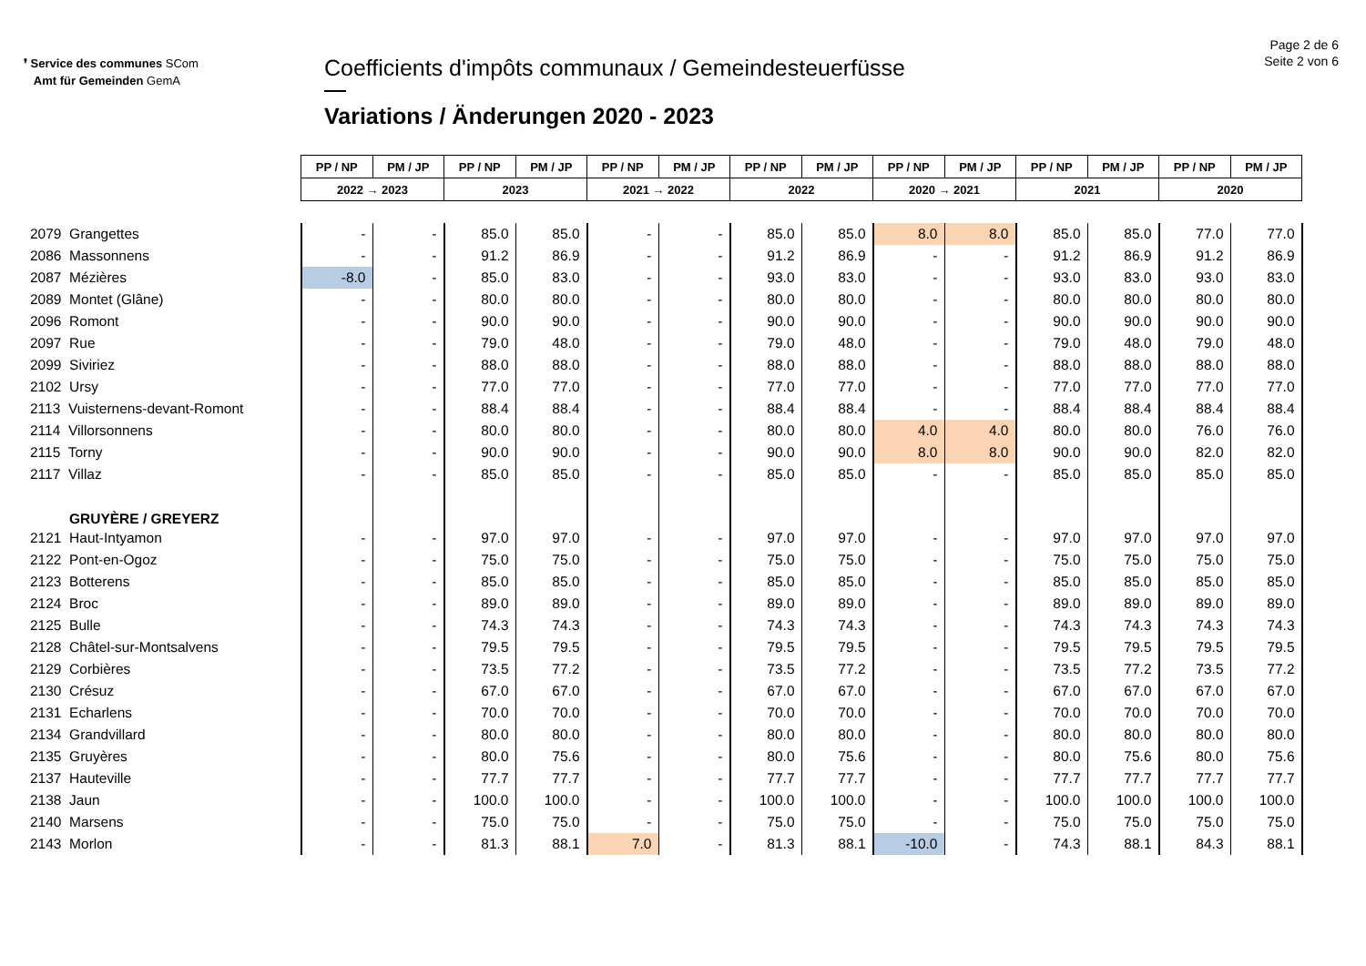❜ Service des communes SCom
Amt für Gemeinden GemA
Coefficients d'impôts communaux / Gemeindesteuerfüsse
Variations / Änderungen 2020 - 2023
Page 2 de 6
Seite 2 von 6
| | PP / NP | PM / JP | PP / NP | PM / JP | PP / NP | PM / JP | PP / NP | PM / JP | PP / NP | PM / JP | PP / NP | PM / JP | PP / NP | PM / JP |
| | 2022 → 2023 | | 2023 | | 2021 → 2022 | | 2022 | | 2020 → 2021 | | 2021 | | 2020 | |
| 2079 Grangettes | - | - | 85.0 | 85.0 | - | - | 85.0 | 85.0 | 8.0 | 8.0 | 85.0 | 85.0 | 77.0 | 77.0 |
| 2086 Massonnens | - | - | 91.2 | 86.9 | - | - | 91.2 | 86.9 | - | - | 91.2 | 86.9 | 91.2 | 86.9 |
| 2087 Mézières | -8.0 | - | 85.0 | 83.0 | - | - | 93.0 | 83.0 | - | - | 93.0 | 83.0 | 93.0 | 83.0 |
| 2089 Montet (Glâne) | - | - | 80.0 | 80.0 | - | - | 80.0 | 80.0 | - | - | 80.0 | 80.0 | 80.0 | 80.0 |
| 2096 Romont | - | - | 90.0 | 90.0 | - | - | 90.0 | 90.0 | - | - | 90.0 | 90.0 | 90.0 | 90.0 |
| 2097 Rue | - | - | 79.0 | 48.0 | - | - | 79.0 | 48.0 | - | - | 79.0 | 48.0 | 79.0 | 48.0 |
| 2099 Siviriez | - | - | 88.0 | 88.0 | - | - | 88.0 | 88.0 | - | - | 88.0 | 88.0 | 88.0 | 88.0 |
| 2102 Ursy | - | - | 77.0 | 77.0 | - | - | 77.0 | 77.0 | - | - | 77.0 | 77.0 | 77.0 | 77.0 |
| 2113 Vuisternens-devant-Romont | - | - | 88.4 | 88.4 | - | - | 88.4 | 88.4 | - | - | 88.4 | 88.4 | 88.4 | 88.4 |
| 2114 Villorsonnens | - | - | 80.0 | 80.0 | - | - | 80.0 | 80.0 | 4.0 | 4.0 | 80.0 | 80.0 | 76.0 | 76.0 |
| 2115 Torny | - | - | 90.0 | 90.0 | - | - | 90.0 | 90.0 | 8.0 | 8.0 | 90.0 | 90.0 | 82.0 | 82.0 |
| 2117 Villaz | - | - | 85.0 | 85.0 | - | - | 85.0 | 85.0 | - | - | 85.0 | 85.0 | 85.0 | 85.0 |
| GRUYÈRE / GREYERZ | | | | | | | | | | | | | | |
| 2121 Haut-Intyamon | - | - | 97.0 | 97.0 | - | - | 97.0 | 97.0 | - | - | 97.0 | 97.0 | 97.0 | 97.0 |
| 2122 Pont-en-Ogoz | - | - | 75.0 | 75.0 | - | - | 75.0 | 75.0 | - | - | 75.0 | 75.0 | 75.0 | 75.0 |
| 2123 Botterens | - | - | 85.0 | 85.0 | - | - | 85.0 | 85.0 | - | - | 85.0 | 85.0 | 85.0 | 85.0 |
| 2124 Broc | - | - | 89.0 | 89.0 | - | - | 89.0 | 89.0 | - | - | 89.0 | 89.0 | 89.0 | 89.0 |
| 2125 Bulle | - | - | 74.3 | 74.3 | - | - | 74.3 | 74.3 | - | - | 74.3 | 74.3 | 74.3 | 74.3 |
| 2128 Châtel-sur-Montsalvens | - | - | 79.5 | 79.5 | - | - | 79.5 | 79.5 | - | - | 79.5 | 79.5 | 79.5 | 79.5 |
| 2129 Corbières | - | - | 73.5 | 77.2 | - | - | 73.5 | 77.2 | - | - | 73.5 | 77.2 | 73.5 | 77.2 |
| 2130 Crésuz | - | - | 67.0 | 67.0 | - | - | 67.0 | 67.0 | - | - | 67.0 | 67.0 | 67.0 | 67.0 |
| 2131 Echarlens | - | - | 70.0 | 70.0 | - | - | 70.0 | 70.0 | - | - | 70.0 | 70.0 | 70.0 | 70.0 |
| 2134 Grandvillard | - | - | 80.0 | 80.0 | - | - | 80.0 | 80.0 | - | - | 80.0 | 80.0 | 80.0 | 80.0 |
| 2135 Gruyères | - | - | 80.0 | 75.6 | - | - | 80.0 | 75.6 | - | - | 80.0 | 75.6 | 80.0 | 75.6 |
| 2137 Hauteville | - | - | 77.7 | 77.7 | - | - | 77.7 | 77.7 | - | - | 77.7 | 77.7 | 77.7 | 77.7 |
| 2138 Jaun | - | - | 100.0 | 100.0 | - | - | 100.0 | 100.0 | - | - | 100.0 | 100.0 | 100.0 | 100.0 |
| 2140 Marsens | - | - | 75.0 | 75.0 | - | - | 75.0 | 75.0 | - | - | 75.0 | 75.0 | 75.0 | 75.0 |
| 2143 Morlon | - | - | 81.3 | 88.1 | 7.0 | - | 81.3 | 88.1 | -10.0 | - | 74.3 | 88.1 | 84.3 | 88.1 |